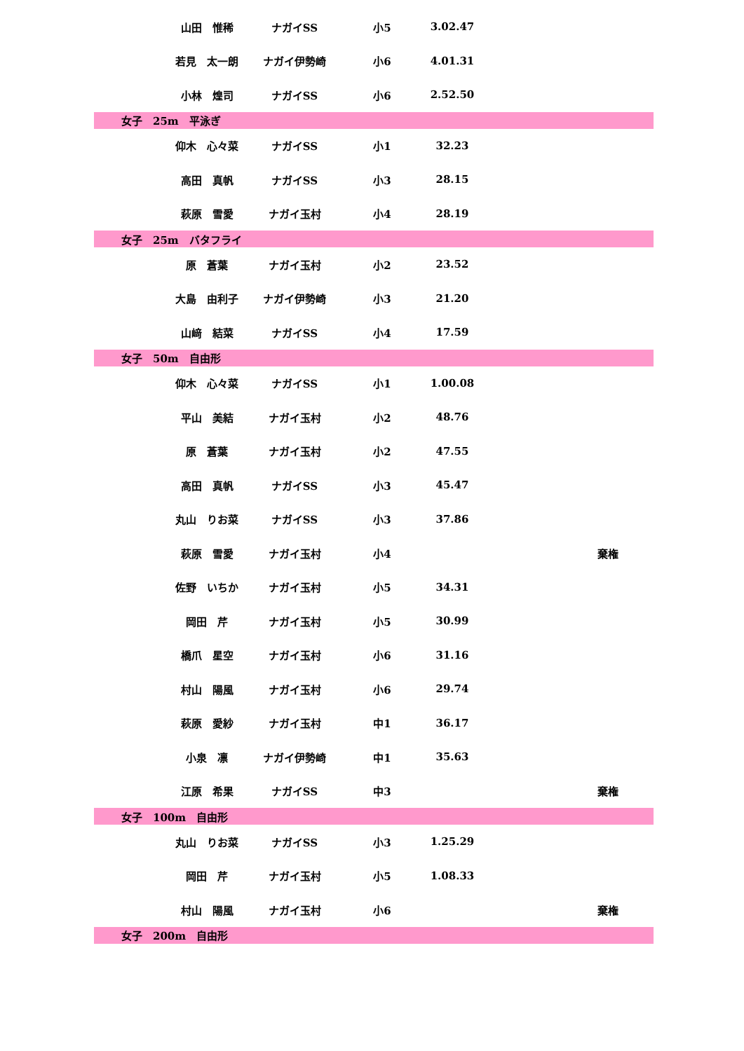| 山田 惟稀 | ナガイSS | 小5 | 3.02.47 | |
| 若見 太一朗 | ナガイ伊勢崎 | 小6 | 4.01.31 | |
| 小林 煌司 | ナガイSS | 小6 | 2.52.50 | |
| 女子 25m 平泳ぎ | | | | |
| 仰木 心々菜 | ナガイSS | 小1 | 32.23 | |
| 高田 真帆 | ナガイSS | 小3 | 28.15 | |
| 萩原 雪愛 | ナガイ玉村 | 小4 | 28.19 | |
| 女子 25m バタフライ | | | | |
| 原 蒼葉 | ナガイ玉村 | 小2 | 23.52 | |
| 大島 由利子 | ナガイ伊勢崎 | 小3 | 21.20 | |
| 山﨑 結菜 | ナガイSS | 小4 | 17.59 | |
| 女子 50m 自由形 | | | | |
| 仰木 心々菜 | ナガイSS | 小1 | 1.00.08 | |
| 平山 美結 | ナガイ玉村 | 小2 | 48.76 | |
| 原 蒼葉 | ナガイ玉村 | 小2 | 47.55 | |
| 高田 真帆 | ナガイSS | 小3 | 45.47 | |
| 丸山 りお菜 | ナガイSS | 小3 | 37.86 | |
| 萩原 雪愛 | ナガイ玉村 | 小4 | | 棄権 |
| 佐野 いちか | ナガイ玉村 | 小5 | 34.31 | |
| 岡田 芹 | ナガイ玉村 | 小5 | 30.99 | |
| 橋爪 星空 | ナガイ玉村 | 小6 | 31.16 | |
| 村山 陽風 | ナガイ玉村 | 小6 | 29.74 | |
| 萩原 愛紗 | ナガイ玉村 | 中1 | 36.17 | |
| 小泉 凛 | ナガイ伊勢崎 | 中1 | 35.63 | |
| 江原 希果 | ナガイSS | 中3 | | 棄権 |
| 女子 100m 自由形 | | | | |
| 丸山 りお菜 | ナガイSS | 小3 | 1.25.29 | |
| 岡田 芹 | ナガイ玉村 | 小5 | 1.08.33 | |
| 村山 陽風 | ナガイ玉村 | 小6 | | 棄権 |
| 女子 200m 自由形 | | | | |